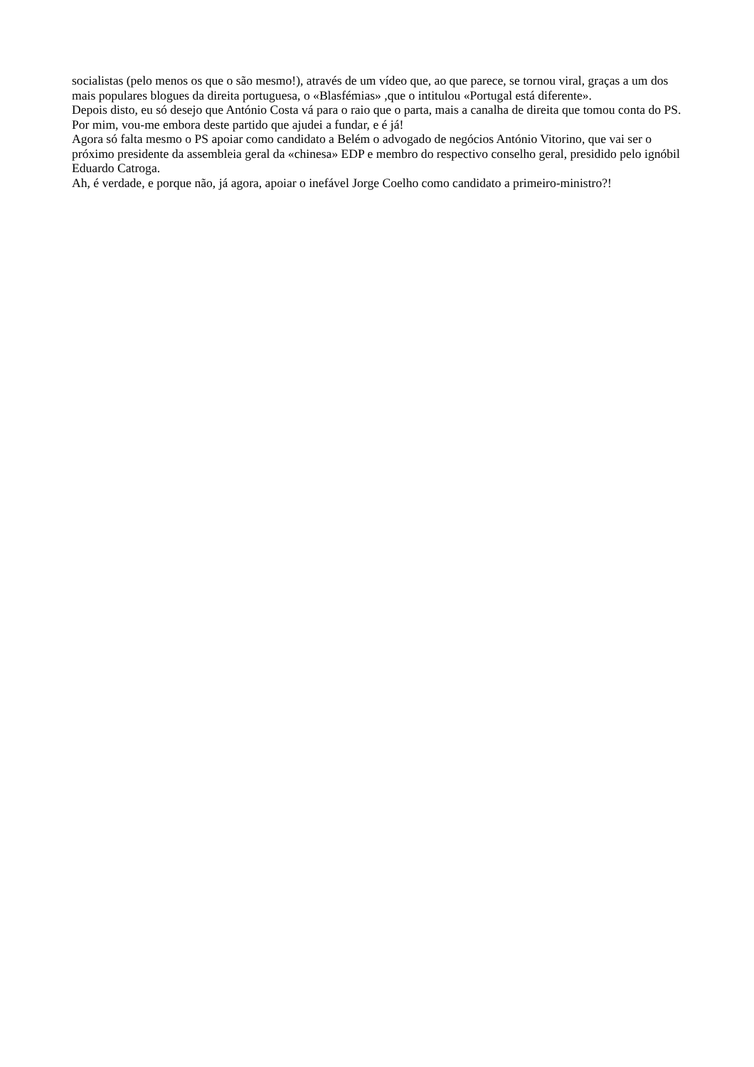socialistas (pelo menos os que o são mesmo!), através de um vídeo que, ao que parece, se tornou viral, graças a um dos mais populares blogues da direita portuguesa, o «Blasfémias» ,que o intitulou «Portugal está diferente».
Depois disto, eu só desejo que António Costa vá para o raio que o parta, mais a canalha de direita que tomou conta do PS. Por mim, vou-me embora deste partido que ajudei a fundar, e é já!
Agora só falta mesmo o PS apoiar como candidato a Belém o advogado de negócios António Vitorino, que vai ser o próximo presidente da assembleia geral da «chinesa» EDP e membro do respectivo conselho geral, presidido pelo ignóbil Eduardo Catroga.
Ah, é verdade, e porque não, já agora, apoiar o inefável Jorge Coelho como candidato a primeiro-ministro?!